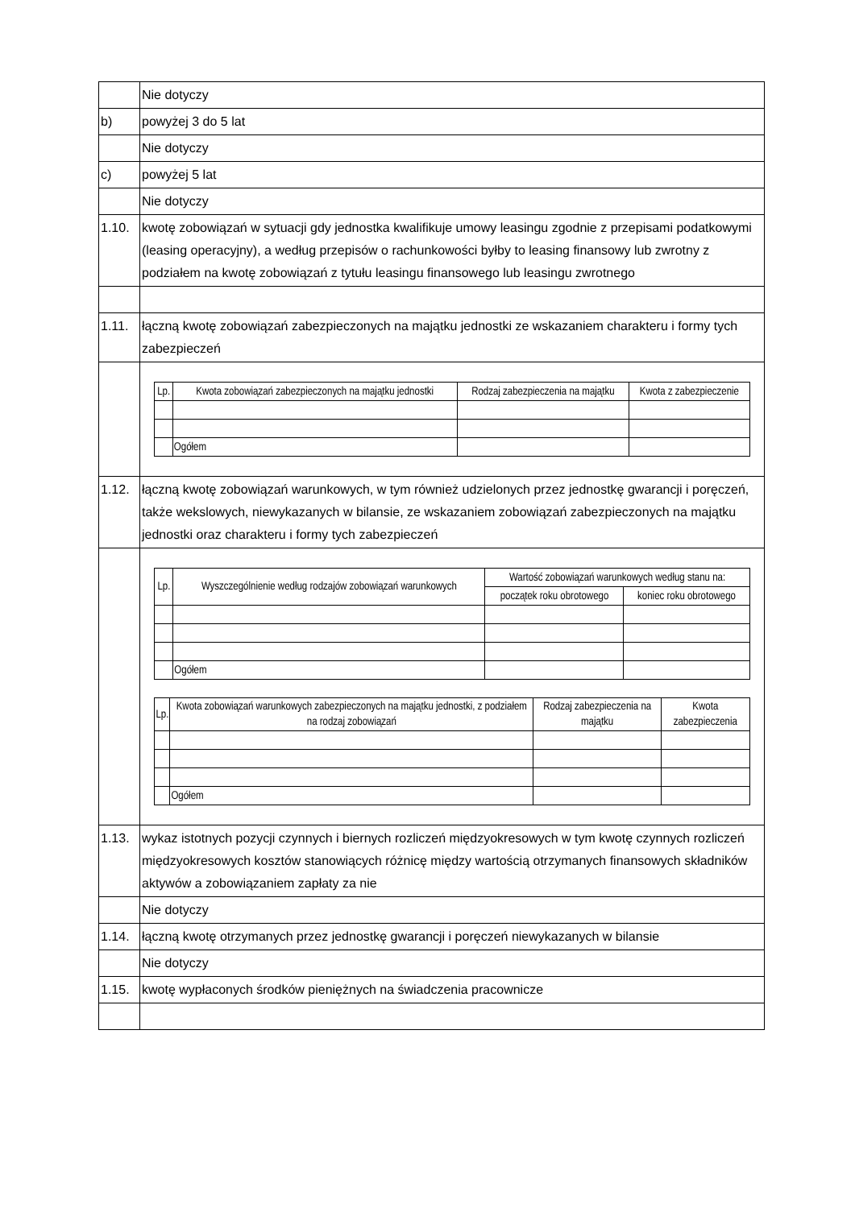| | Nie dotyczy |
| b) | powyżej 3 do 5 lat |
| | Nie dotyczy |
| c) | powyżej 5 lat |
| | Nie dotyczy |
| 1.10. | kwotę zobowiązań w sytuacji gdy jednostka kwalifikuje umowy leasingu zgodnie z przepisami podatkowymi (leasing operacyjny), a według przepisów o rachunkowości byłby to leasing finansowy lub zwrotny z podziałem na kwotę zobowiązań z tytułu leasingu finansowego lub leasingu zwrotnego |
| 1.11. | łączną kwotę zobowiązań zabezpieczonych na majątku jednostki ze wskazaniem charakteru i formy tych zabezpieczeń |
| | / Lp. / Kwota zobowiązań zabezpieczonych na majątku jednostki / Rodzaj zabezpieczenia na majątku / Kwota z zabezpieczenie / / --- / --- / --- / --- / / / Ogółem / / / |
| 1.12. | łączną kwotę zobowiązań warunkowych, w tym również udzielonych przez jednostkę gwarancji i poręczeń, także wekslowych, niewykazanych w bilansie, ze wskazaniem zobowiązań zabezpieczonych na majątku jednostki oraz charakteru i formy tych zabezpieczeń |
| | / Lp. / Wyszczególnienie według rodzajów zobowiązań warunkowych / Wartość zobowiązań warunkowych według stanu na: / / / --- / --- / --- / --- / / / / początek roku obrotowego / koniec roku obrotowego / / / Ogółem / / / / Lp. / Kwota zobowiązań warunkowych zabezpieczonych na majątku jednostki, z podziałem na rodzaj zobowiązań / Rodzaj zabezpieczenia na majątku / Kwota zabezpieczenia / / --- / --- / --- / --- / / / Ogółem / / / |
| 1.13. | wykaz istotnych pozycji czynnych i biernych rozliczeń międzyokresowych w tym kwotę czynnych rozliczeń międzyokresowych kosztów stanowiących różnicę między wartością otrzymanych finansowych składników aktywów a zobowiązaniem zapłaty za nie |
| | Nie dotyczy |
| 1.14. | łączną kwotę otrzymanych przez jednostkę gwarancji i poręczeń niewykazanych w bilansie |
| | Nie dotyczy |
| 1.15. | kwotę wypłaconych środków pieniężnych na świadczenia pracownicze |